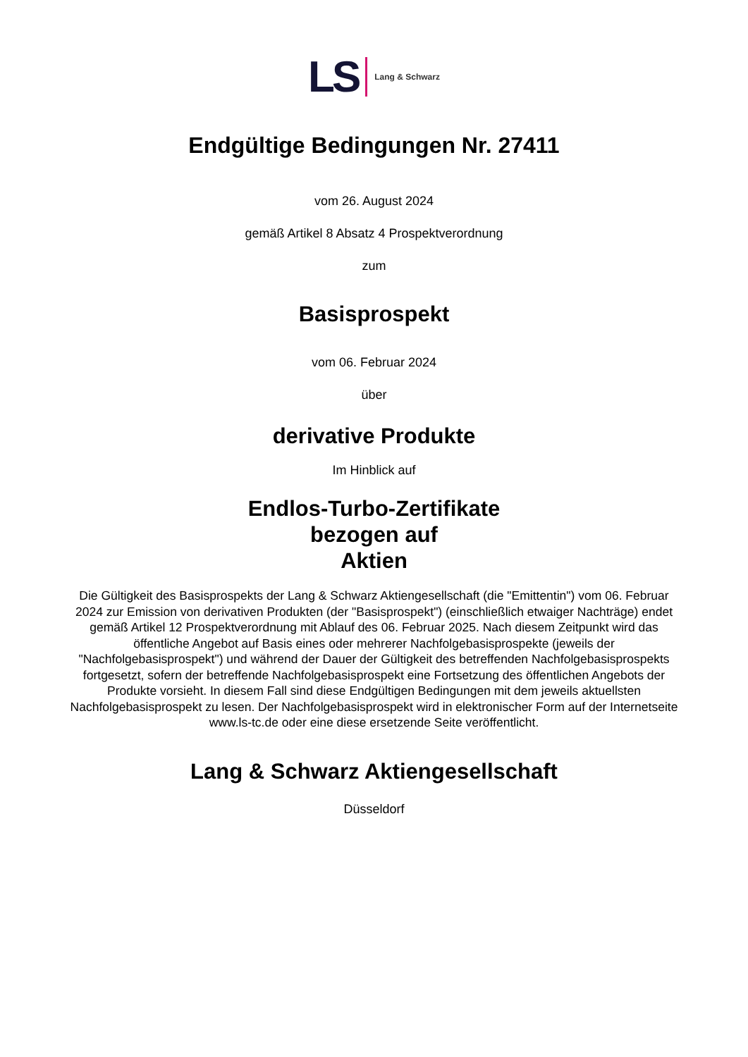LS Lang & Schwarz
Endgültige Bedingungen Nr. 27411
vom 26. August 2024
gemäß Artikel 8 Absatz 4 Prospektverordnung
zum
Basisprospekt
vom 06. Februar 2024
über
derivative Produkte
Im Hinblick auf
Endlos-Turbo-Zertifikate
bezogen auf
Aktien
Die Gültigkeit des Basisprospekts der Lang & Schwarz Aktiengesellschaft (die "Emittentin") vom 06. Februar 2024 zur Emission von derivativen Produkten (der "Basisprospekt") (einschließlich etwaiger Nachträge) endet gemäß Artikel 12 Prospektverordnung mit Ablauf des 06. Februar 2025. Nach diesem Zeitpunkt wird das öffentliche Angebot auf Basis eines oder mehrerer Nachfolgebasisprospekte (jeweils der "Nachfolgebasisprospekt") und während der Dauer der Gültigkeit des betreffenden Nachfolgebasisprospekts fortgesetzt, sofern der betreffende Nachfolgebasisprospekt eine Fortsetzung des öffentlichen Angebots der Produkte vorsieht. In diesem Fall sind diese Endgültigen Bedingungen mit dem jeweils aktuellsten Nachfolgebasisprospekt zu lesen. Der Nachfolgebasisprospekt wird in elektronischer Form auf der Internetseite www.ls-tc.de oder eine diese ersetzende Seite veröffentlicht.
Lang & Schwarz Aktiengesellschaft
Düsseldorf